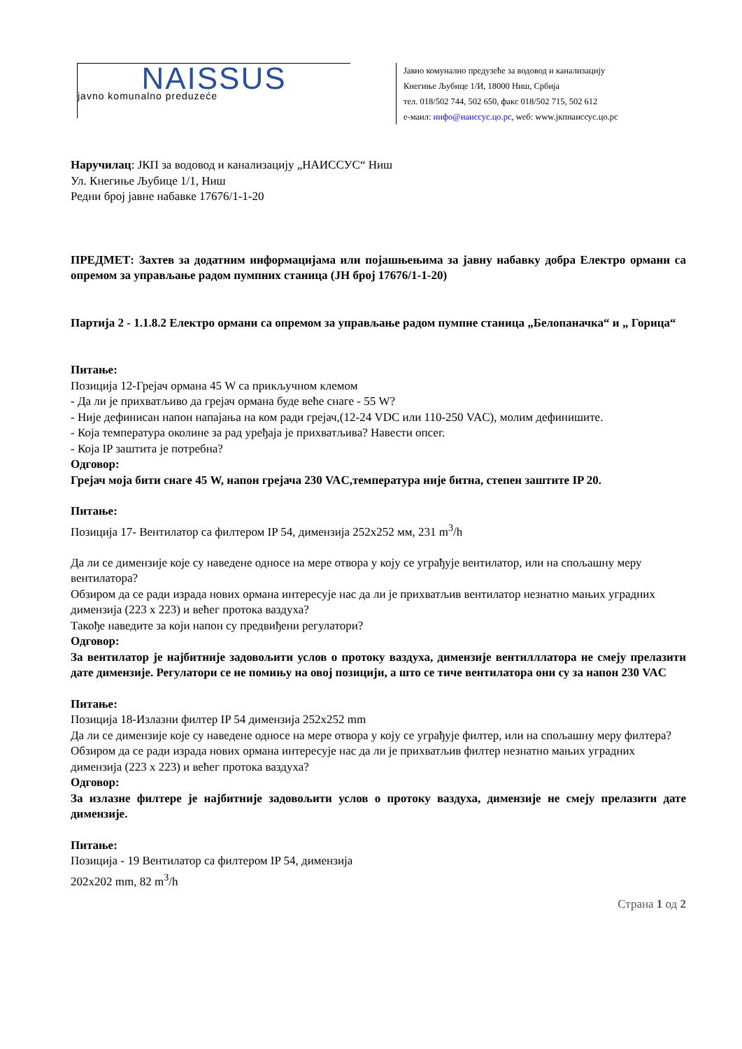NAISSUS
javno komunalno preduzeće
Јавно комунално предузеће за водовод и канализацију
Кнегиње Љубице 1/И, 18000 Ниш, Србија
тел. 018/502 744, 502 650, факс 018/502 715, 502 612
е-маил: инфо@наиссус.цо.рс, wеб: www.јкпнаиссус.цо.рс
Наручилац: ЈКП за водовод и канализацију „НАИССУС“ Ниш
Ул. Кнегиње Љубице 1/1, Ниш
Редни број јавне набавке 17676/1-1-20
ПРЕДМЕТ: Захтев за додатним информацијама или појашњењима за јавну набавку добра Електро ормани са опремом за управљање радом пумпних станица (ЈН број 17676/1-1-20)
Партија 2 - 1.1.8.2 Електро ормани са опремом за управљање радом пумпне станица „Белопаначка“ и „ Горица“
Питање:
Позиција 12-Грејач ормана 45 W са прикључном клемом
- Да ли је прихватљиво да грејач ормана буде веће снаге - 55 W?
- Није дефинисан напон напајања на ком ради грејач,(12-24 VDC или 110-250 VAC), молим дефинишите.
- Која температура околине за рад уређаја је прихватљива? Навести опсег.
- Која IP заштита је потребна?
Одговор:
Грејач моја бити снаге 45 W, напон грејача 230 VAC,температура није битна, степен заштите IP 20.
Питање:
Позиција 17- Вентилатор са филтером IP 54, димензија 252x252 мм, 231 m<sup>3</sup>/h
Да ли се димензије које су наведене односе на мере отвора у коју се уграђује вентилатор, или на спољашну меру вентилатора?
Обзиром да се ради израда нових ормана интересује нас да ли је прихватљив вентилатор незнатно мањих уградних димензија (223 x 223) и већег протока ваздуха?
Такође наведите за који напон су предвиђени регулатори?
Одговор:
За вентилатор је најбитније задовољити услов о протоку ваздуха, димензије вентилллатора не смеју прелазити дате димензије. Регулатори се не помињу на овој позицији, а што се тиче вентилатора они су за напон 230 VAC
Питање:
Позиција 18-Излазни филтер IP 54 димензија 252x252 mm
Да ли се димензије које су наведене односе на мере отвора у коју се уграђује филтер, или на спољашну меру филтера?
Обзиром да се ради израда нових ормана интересује нас да ли је прихватљив филтер незнатно мањих уградних димензија (223 x 223) и већег протока ваздуха?
Одговор:
За излазне филтере је најбитније задовољити услов о протоку ваздуха, димензије не смеју прелазити дате димензије.
Питање:
Позиција - 19 Вентилатор са филтером IP 54, димензија
202x202 mm, 82 m<sup>3</sup>/h
Страна 1 од 2